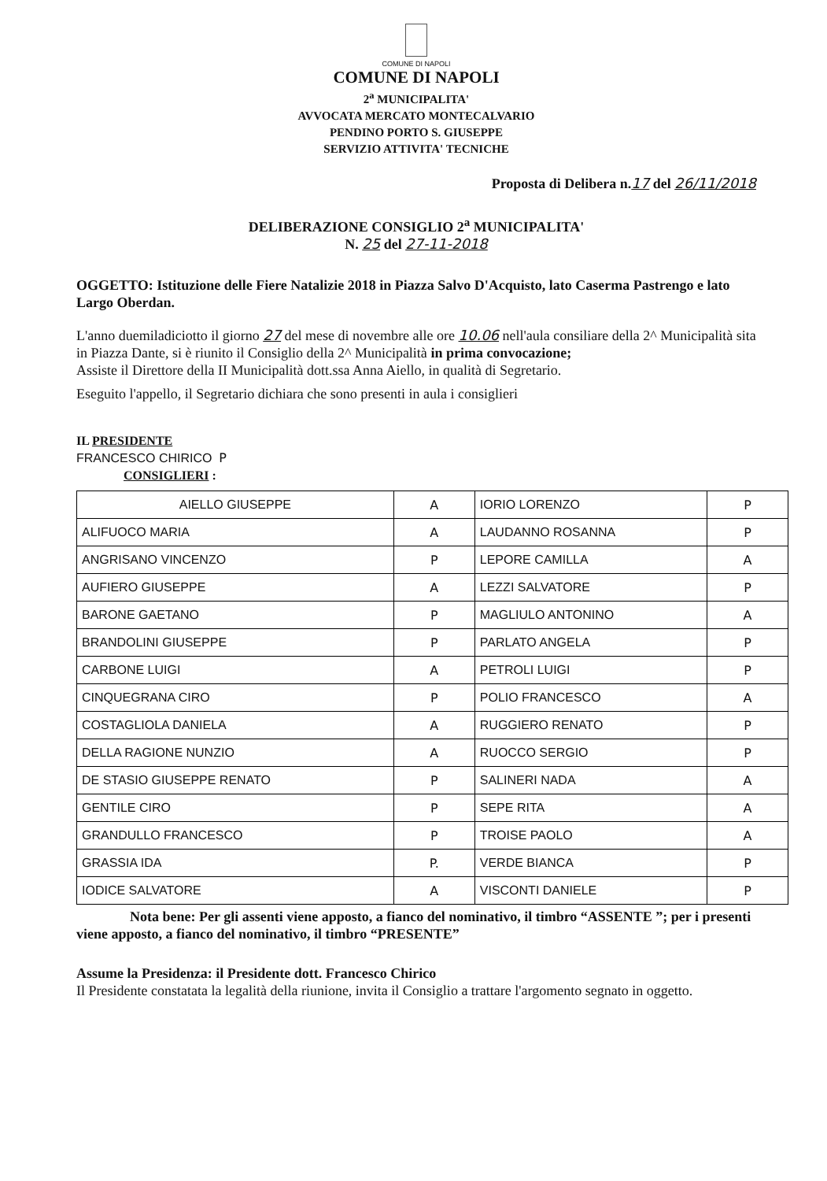COMUNE DI NAPOLI
COMUNE DI NAPOLI
2<sup>a</sup> MUNICIPALITA'
AVVOCATA MERCATO MONTECALVARIO
PENDINO PORTO S. GIUSEPPE
SERVIZIO ATTIVITA' TECNICHE
Proposta di Delibera n.17 del 26/11/2018
DELIBERAZIONE CONSIGLIO 2<sup>a</sup> MUNICIPALITA'
N. 25 del 27-11-2018
OGGETTO: Istituzione delle Fiere Natalizie 2018 in Piazza Salvo D'Acquisto, lato Caserma Pastrengo e lato Largo Oberdan.
L'anno duemiladiciotto il giorno 27 del mese di novembre alle ore 10.06 nell'aula consiliare della 2^ Municipalità sita in Piazza Dante, si è riunito il Consiglio della 2^ Municipalità in prima convocazione;
Assiste il Direttore della II Municipalità dott.ssa Anna Aiello, in qualità di Segretario.
Eseguito l'appello, il Segretario dichiara che sono presenti in aula i consiglieri
IL PRESIDENTE
FRANCESCO CHIRICO P
CONSIGLIERI :
| AIELLO GIUSEPPE | A | IORIO LORENZO | P |
| ALIFUOCO MARIA | A | LAUDANNO ROSANNA | P |
| ANGRISANO VINCENZO | P | LEPORE CAMILLA | A |
| AUFIERO GIUSEPPE | A | LEZZI SALVATORE | P |
| BARONE GAETANO | P | MAGLIULO ANTONINO | A |
| BRANDOLINI GIUSEPPE | P | PARLATO ANGELA | P |
| CARBONE LUIGI | A | PETROLI LUIGI | P |
| CINQUEGRANA CIRO | P | POLIO FRANCESCO | A |
| COSTAGLIOLA DANIELA | A | RUGGIERO RENATO | P |
| DELLA RAGIONE NUNZIO | A | RUOCCO SERGIO | P |
| DE STASIO GIUSEPPE RENATO | P | SALINERI NADA | A |
| GENTILE CIRO | P | SEPE RITA | A |
| GRANDULLO FRANCESCO | P | TROISE PAOLO | A |
| GRASSIA IDA | P. | VERDE BIANCA | P |
| IODICE SALVATORE | A | VISCONTI DANIELE | P |
Nota bene: Per gli assenti viene apposto, a fianco del nominativo, il timbro “ASSENTE ”; per i presenti viene apposto, a fianco del nominativo, il timbro “PRESENTE”
Assume la Presidenza: il Presidente dott. Francesco Chirico
Il Presidente constatata la legalità della riunione, invita il Consiglio a trattare l'argomento segnato in oggetto.